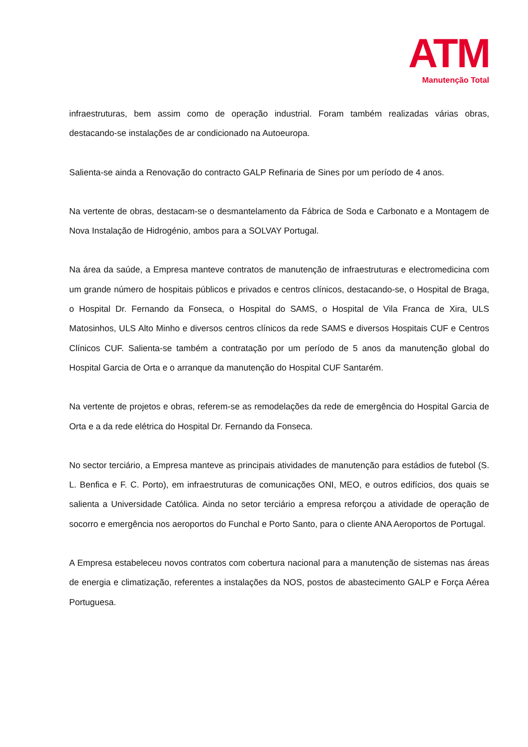ATM
Manutenção Total
infraestruturas, bem assim como de operação industrial. Foram também realizadas várias obras, destacando-se instalações de ar condicionado na Autoeuropa.
Salienta-se ainda a Renovação do contracto GALP Refinaria de Sines por um período de 4 anos.
Na vertente de obras, destacam-se o desmantelamento da Fábrica de Soda e Carbonato e a Montagem de Nova Instalação de Hidrogénio, ambos para a SOLVAY Portugal.
Na área da saúde, a Empresa manteve contratos de manutenção de infraestruturas e electromedicina com um grande número de hospitais públicos e privados e centros clínicos, destacando-se, o Hospital de Braga, o Hospital Dr. Fernando da Fonseca, o Hospital do SAMS, o Hospital de Vila Franca de Xira, ULS Matosinhos, ULS Alto Minho e diversos centros clínicos da rede SAMS e diversos Hospitais CUF e Centros Clínicos CUF. Salienta-se também a contratação por um período de 5 anos da manutenção global do Hospital Garcia de Orta e o arranque da manutenção do Hospital CUF Santarém.
Na vertente de projetos e obras, referem-se as remodelações da rede de emergência do Hospital Garcia de Orta e a da rede elétrica do Hospital Dr. Fernando da Fonseca.
No sector terciário, a Empresa manteve as principais atividades de manutenção para estádios de futebol (S. L. Benfica e F. C. Porto), em infraestruturas de comunicações ONI, MEO, e outros edifícios, dos quais se salienta a Universidade Católica. Ainda no setor terciário a empresa reforçou a atividade de operação de socorro e emergência nos aeroportos do Funchal e Porto Santo, para o cliente ANA Aeroportos de Portugal.
A Empresa estabeleceu novos contratos com cobertura nacional para a manutenção de sistemas nas áreas de energia e climatização, referentes a instalações da NOS, postos de abastecimento GALP e Força Aérea Portuguesa.